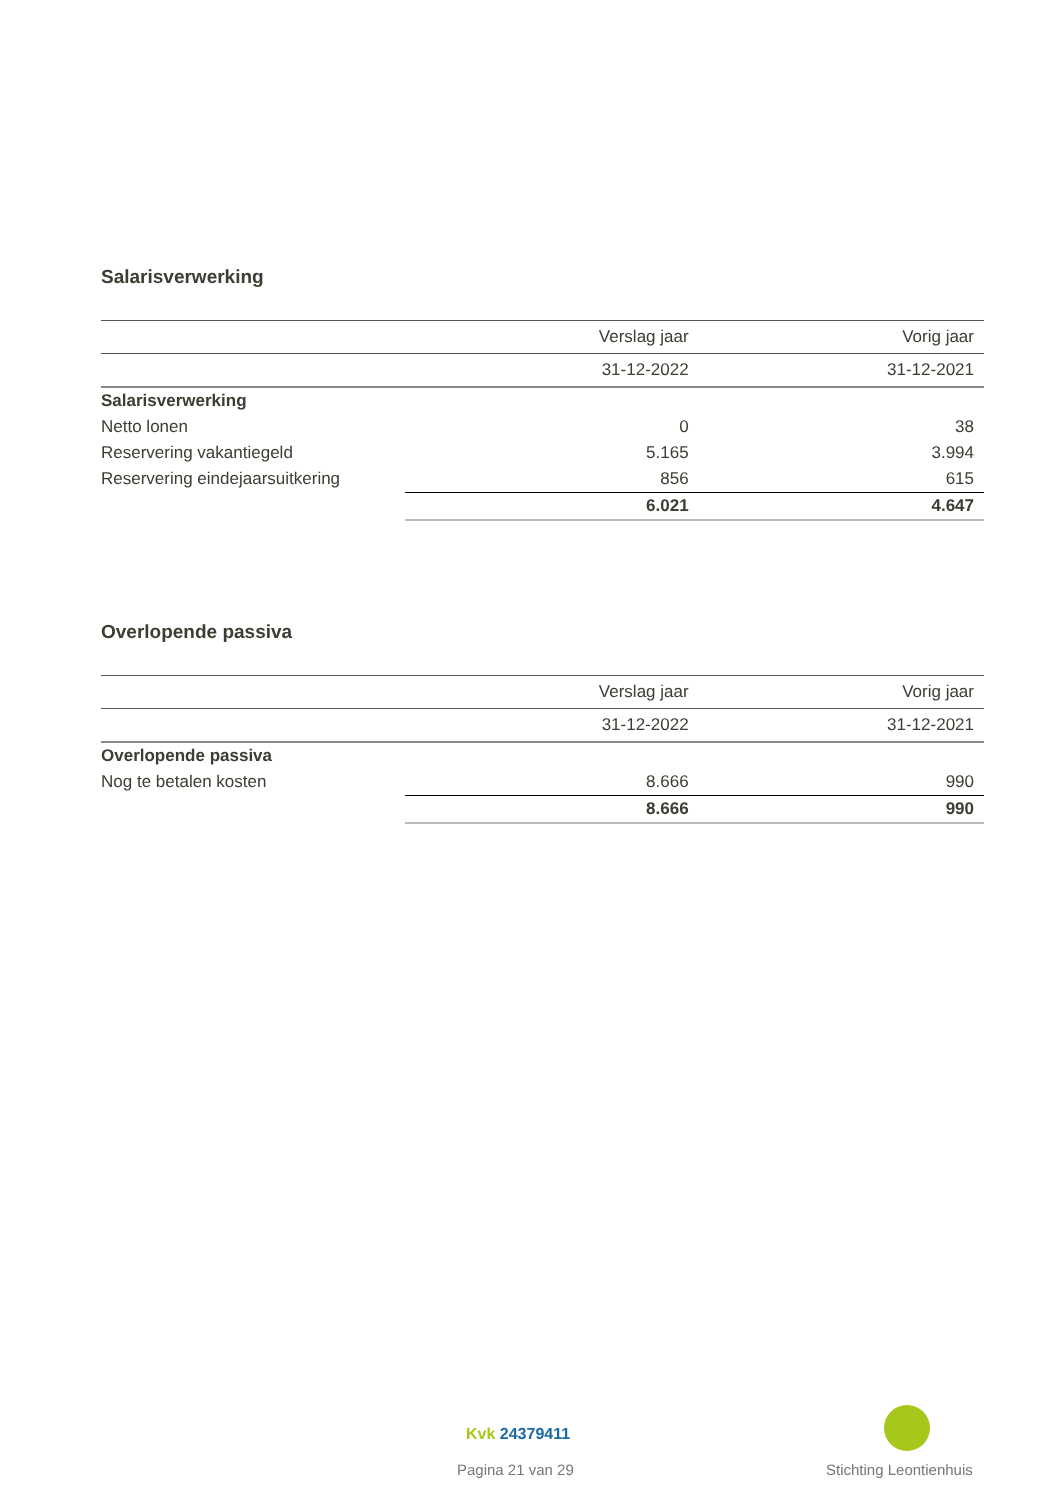Salarisverwerking
| | Verslag jaar | Vorig jaar |
| --- | --- | --- |
| | 31-12-2022 | 31-12-2021 |
| Salarisverwerking | | |
| Netto lonen | 0 | 38 |
| Reservering vakantiegeld | 5.165 | 3.994 |
| Reservering eindejaarsuitkering | 856 | 615 |
| | 6.021 | 4.647 |
Overlopende passiva
| | Verslag jaar | Vorig jaar |
| --- | --- | --- |
| | 31-12-2022 | 31-12-2021 |
| Overlopende passiva | | |
| Nog te betalen kosten | 8.666 | 990 |
| | 8.666 | 990 |
Kvk 24379411
Pagina 21 van 29 Stichting Leontienhuis